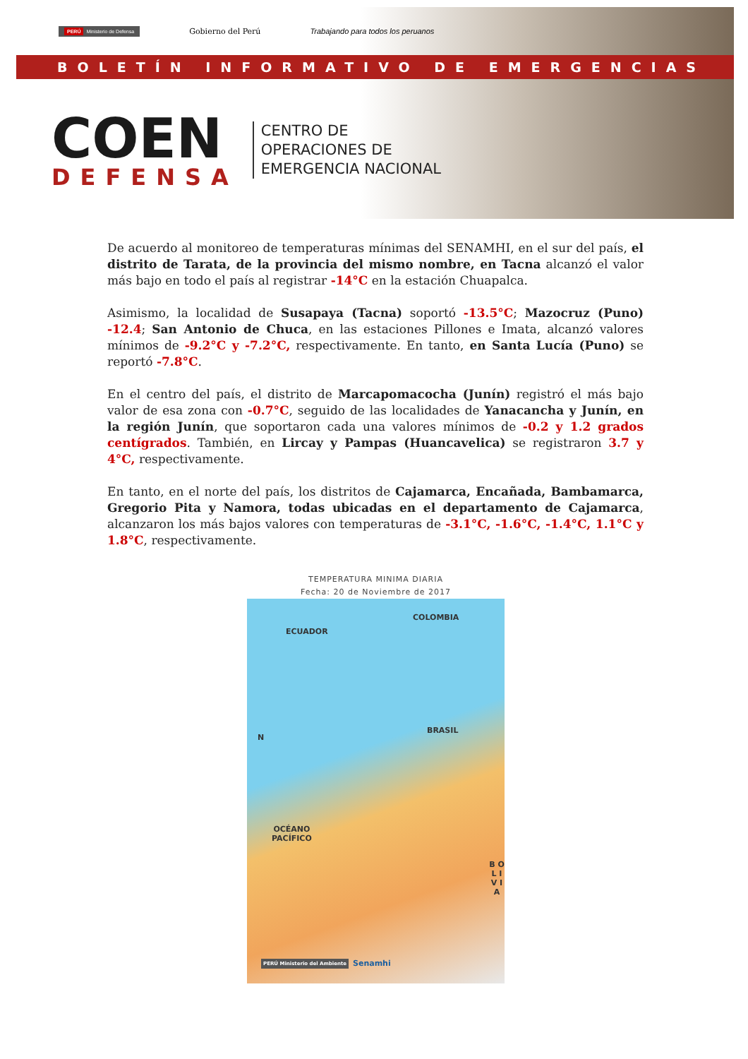PERÚ Ministerio de Defensa Gobierno del Perú Trabajando para todos los peruanos
BOLETÍN INFORMATIVO DE EMERGENCIAS
COEN
DEFENSA
CENTRO DE
OPERACIONES DE
EMERGENCIA NACIONAL
De acuerdo al monitoreo de temperaturas mínimas del SENAMHI, en el sur del país, el distrito de Tarata, de la provincia del mismo nombre, en Tacna alcanzó el valor más bajo en todo el país al registrar -14°C en la estación Chuapalca.
Asimismo, la localidad de Susapaya (Tacna) soportó -13.5°C; Mazocruz (Puno) -12.4; San Antonio de Chuca, en las estaciones Pillones e Imata, alcanzó valores mínimos de -9.2°C y -7.2°C, respectivamente. En tanto, en Santa Lucía (Puno) se reportó -7.8°C.
En el centro del país, el distrito de Marcapomacocha (Junín) registró el más bajo valor de esa zona con -0.7°C, seguido de las localidades de Yanacancha y Junín, en la región Junín, que soportaron cada una valores mínimos de -0.2 y 1.2 grados centígrados. También, en Lircay y Pampas (Huancavelica) se registraron 3.7 y 4°C, respectivamente.
En tanto, en el norte del país, los distritos de Cajamarca, Encañada, Bambamarca, Gregorio Pita y Namora, todas ubicadas en el departamento de Cajamarca, alcanzaron los más bajos valores con temperaturas de -3.1°C, -1.6°C, -1.4°C, 1.1°C y 1.8°C, respectivamente.
TEMPERATURA MINIMA DIARIA
Fecha: 20 de Noviembre de 2017
COLOMBIA
ECUADOR
BRASIL
N
OCÉANO
PACÍFICO
B O L I V I A
Senamhi PERÚ Ministerio del Ambiente